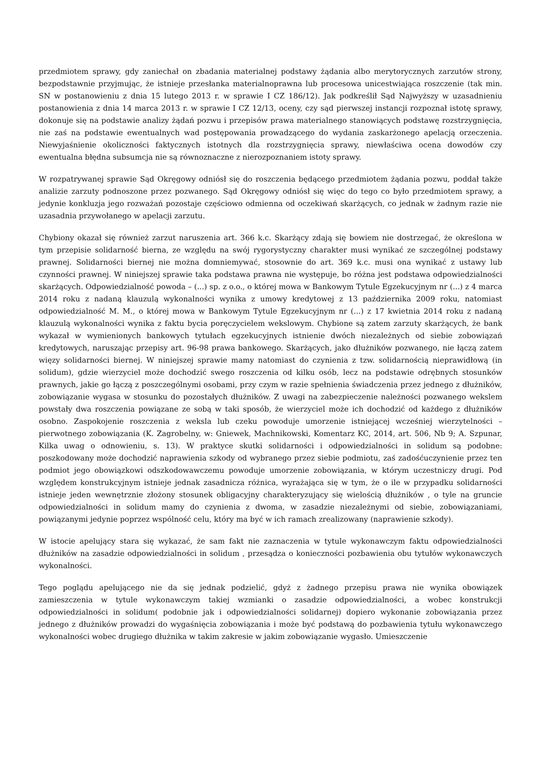przedmiotem sprawy, gdy zaniechał on zbadania materialnej podstawy żądania albo merytorycznych zarzutów strony, bezpodstawnie przyjmując, że istnieje przesłanka materialnoprawna lub procesowa unicestwiająca roszczenie (tak min. SN w postanowieniu z dnia 15 lutego 2013 r. w sprawie I CZ 186/12). Jak podkreślił Sąd Najwyższy w uzasadnieniu postanowienia z dnia 14 marca 2013 r. w sprawie I CZ 12/13, oceny, czy sąd pierwszej instancji rozpoznał istotę sprawy, dokonuje się na podstawie analizy żądań pozwu i przepisów prawa materialnego stanowiących podstawę rozstrzygnięcia, nie zaś na podstawie ewentualnych wad postępowania prowadzącego do wydania zaskarżonego apelacją orzeczenia. Niewyjaśnienie okoliczności faktycznych istotnych dla rozstrzygnięcia sprawy, niewłaściwa ocena dowodów czy ewentualna błędna subsumcja nie są równoznaczne z nierozpoznaniem istoty sprawy.
W rozpatrywanej sprawie Sąd Okręgowy odniósł się do roszczenia będącego przedmiotem żądania pozwu, poddał także analizie zarzuty podnoszone przez pozwanego. Sąd Okręgowy odniósł się więc do tego co było przedmiotem sprawy, a jedynie konkluzja jego rozważań pozostaje częściowo odmienna od oczekiwań skarżących, co jednak w żadnym razie nie uzasadnia przywołanego w apelacji zarzutu.
Chybiony okazał się również zarzut naruszenia art. 366 k.c. Skarżący zdają się bowiem nie dostrzegać, że określona w tym przepisie solidarność bierna, ze względu na swój rygorystyczny charakter musi wynikać ze szczególnej podstawy prawnej. Solidarności biernej nie można domniemywać, stosownie do art. 369 k.c. musi ona wynikać z ustawy lub czynności prawnej. W niniejszej sprawie taka podstawa prawna nie występuje, bo różna jest podstawa odpowiedzialności skarżących. Odpowiedzialność powoda – (...) sp. z o.o., o której mowa w Bankowym Tytule Egzekucyjnym nr (...) z 4 marca 2014 roku z nadaną klauzulą wykonalności wynika z umowy kredytowej z 13 października 2009 roku, natomiast odpowiedzialność M. M., o której mowa w Bankowym Tytule Egzekucyjnym nr (...) z 17 kwietnia 2014 roku z nadaną klauzulą wykonalności wynika z faktu bycia poręczycielem wekslowym. Chybione są zatem zarzuty skarżących, że bank wykazał w wymienionych bankowych tytułach egzekucyjnych istnienie dwóch niezależnych od siebie zobowiązań kredytowych, naruszając przepisy art. 96-98 prawa bankowego. Skarżących, jako dłużników pozwanego, nie łączą zatem więzy solidarności biernej. W niniejszej sprawie mamy natomiast do czynienia z tzw. solidarnością nieprawidłową (in solidum), gdzie wierzyciel może dochodzić swego roszczenia od kilku osób, lecz na podstawie odrębnych stosunków prawnych, jakie go łączą z poszczególnymi osobami, przy czym w razie spełnienia świadczenia przez jednego z dłużników, zobowiązanie wygasa w stosunku do pozostałych dłużników. Z uwagi na zabezpieczenie należności pozwanego wekslem powstały dwa roszczenia powiązane ze sobą w taki sposób, że wierzyciel może ich dochodzić od każdego z dłużników osobno. Zaspokojenie roszczenia z weksla lub czeku powoduje umorzenie istniejącej wcześniej wierzytelności – pierwotnego zobowiązania (K. Zagrobelny, w: Gniewek, Machnikowski, Komentarz KC, 2014, art. 506, Nb 9; A. Szpunar, Kilka uwag o odnowieniu, s. 13). W praktyce skutki solidarności i odpowiedzialności in solidum są podobne: poszkodowany może dochodzić naprawienia szkody od wybranego przez siebie podmiotu, zaś zadośćuczynienie przez ten podmiot jego obowiązkowi odszkodowawczemu powoduje umorzenie zobowiązania, w którym uczestniczy drugi. Pod względem konstrukcyjnym istnieje jednak zasadnicza różnica, wyrażająca się w tym, że o ile w przypadku solidarności istnieje jeden wewnętrznie złożony stosunek obligacyjny charakteryzujący się wielością dłużników , o tyle na gruncie odpowiedzialności in solidum mamy do czynienia z dwoma, w zasadzie niezależnymi od siebie, zobowiązaniami, powiązanymi jedynie poprzez wspólność celu, który ma być w ich ramach zrealizowany (naprawienie szkody).
W istocie apelujący stara się wykazać, że sam fakt nie zaznaczenia w tytule wykonawczym faktu odpowiedzialności dłużników na zasadzie odpowiedzialności in solidum , przesądza o konieczności pozbawienia obu tytułów wykonawczych wykonalności.
Tego poglądu apelującego nie da się jednak podzielić, gdyż z żadnego przepisu prawa nie wynika obowiązek zamieszczenia w tytule wykonawczym takiej wzmianki o zasadzie odpowiedzialności, a wobec konstrukcji odpowiedzialności in solidum( podobnie jak i odpowiedzialności solidarnej) dopiero wykonanie zobowiązania przez jednego z dłużników prowadzi do wygaśnięcia zobowiązania i może być podstawą do pozbawienia tytułu wykonawczego wykonalności wobec drugiego dłużnika w takim zakresie w jakim zobowiązanie wygasło. Umieszczenie